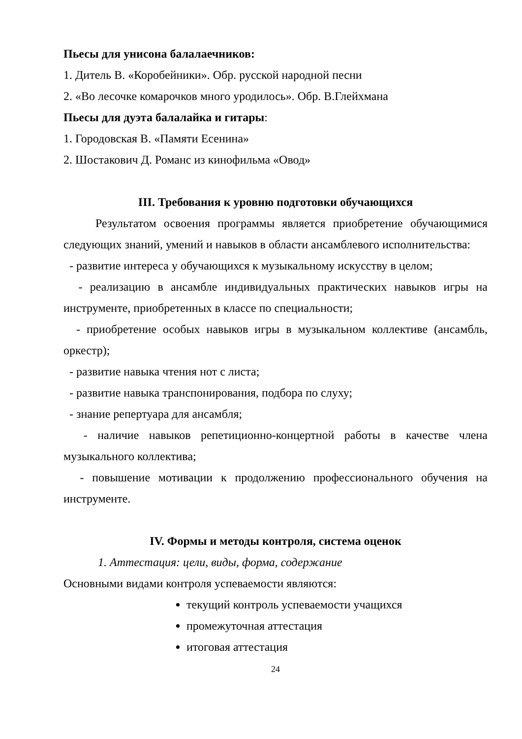Пьесы для унисона балалаечников:
1. Дитель В. «Коробейники». Обр. русской народной песни
2. «Во лесочке комарочков много уродилось». Обр. В.Глейхмана
Пьесы для дуэта балалайка и гитары:
1. Городовская В. «Памяти Есенина»
2. Шостакович Д. Романс из кинофильма «Овод»
III. Требования к уровню подготовки обучающихся
Результатом освоения программы является приобретение обучающимися следующих знаний, умений и навыков в области ансамблевого исполнительства:
- развитие интереса у обучающихся к музыкальному искусству в целом;
- реализацию в ансамбле индивидуальных практических навыков игры на инструменте, приобретенных в классе по специальности;
- приобретение особых навыков игры в музыкальном коллективе (ансамбль, оркестр);
- развитие навыка чтения нот с листа;
- развитие навыка транспонирования, подбора по слуху;
- знание репертуара для ансамбля;
- наличие навыков репетиционно-концертной работы в качестве члена музыкального коллектива;
- повышение мотивации к продолжению профессионального обучения на инструменте.
IV. Формы и методы контроля, система оценок
1. Аттестация: цели, виды, форма, содержание
Основными видами контроля успеваемости являются:
текущий контроль успеваемости учащихся
промежуточная аттестация
итоговая аттестация
24